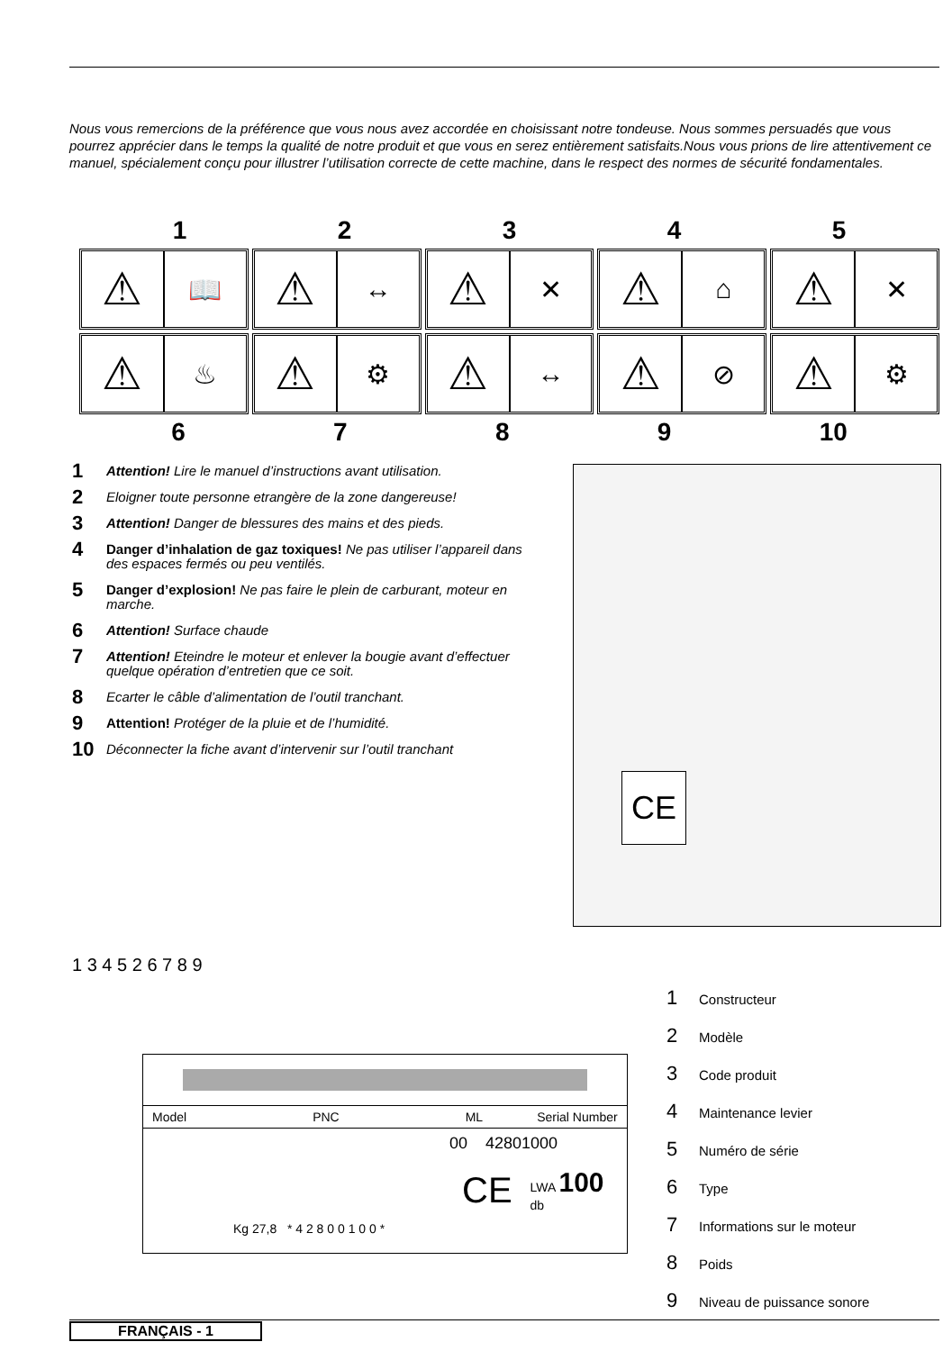Nous vous remercions de la préférence que vous nous avez accordée en choisissant notre tondeuse. Nous sommes persuadés que vous pourrez apprécier dans le temps la qualité de notre produit et que vous en serez entièrement satisfaits.Nous vous prions de lire attentivement ce manuel, spécialement conçu pour illustrer l’utilisation correcte de cette machine, dans le respect des normes de sécurité fondamentales.
1 2 3 4 5
⚠
📖
⚠
↔
⚠
✕
⚠
⌂
⚠
✕
⚠
♨
⚠
⚙
⚠
↔
⚠
⊘
⚠
⚙
6 7 8 9 10
1
Attention! Lire le manuel d’instructions avant utilisation.
2 Eloigner toute personne etrangère de la zone dangereuse!
3
Attention! Danger de blessures des mains et des pieds.
4
Danger d’inhalation de gaz toxiques! Ne pas utiliser l’appareil dans des espaces fermés ou peu ventilés.
5
Danger d’explosion! Ne pas faire le plein de carburant, moteur en marche.
6
Attention! Surface chaude
7
Attention! Eteindre le moteur et enlever la bougie avant d’effectuer quelque opération d’entretien que ce soit.
8 Ecarter le câble d’alimentation de l’outil tranchant.
9
Attention! Protéger de la pluie et de l’humidité.
10 Déconnecter la fiche avant d’intervenir sur l’outil tranchant
CE
1 3 4 5 2 6 7 8 9
Model PNC ML Serial Number
00 42801000
CE LWA 100 db
Kg 27,8 * 4 2 8 0 0 1 0 0 *
1 Constructeur
2 Modèle
3 Code produit
4 Maintenance levier
5 Numéro de série
6 Type
7 Informations sur le moteur
8 Poids
9 Niveau de puissance sonore
FRANÇAIS - 1